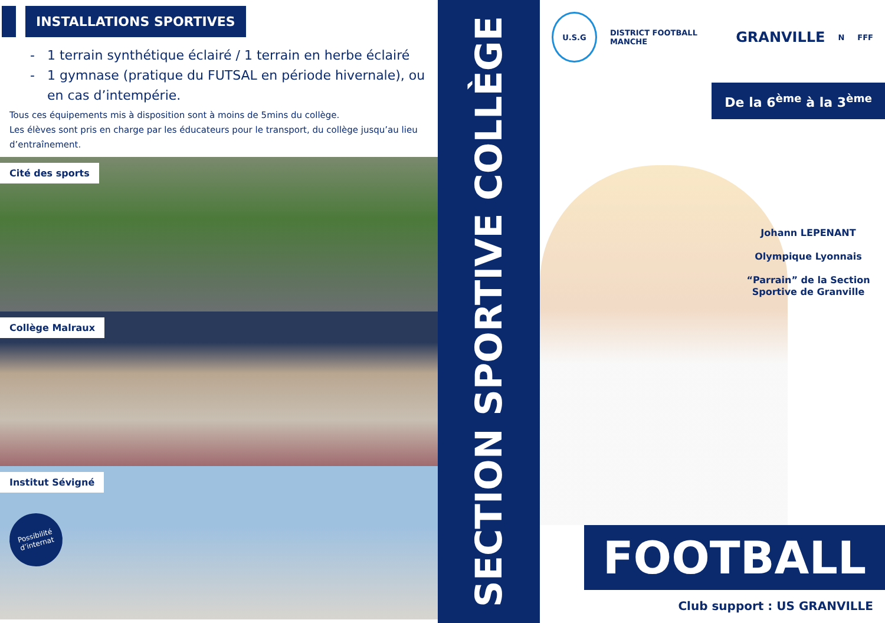INSTALLATIONS SPORTIVES
1 terrain synthétique éclairé / 1 terrain en herbe éclairé
1 gymnase (pratique du FUTSAL en période hivernale), ou en cas d’intempérie.
Tous ces équipements mis à disposition sont à moins de 5mins du collège.
Les élèves sont pris en charge par les éducateurs pour le transport, du collège jusqu’au lieu d’entraînement.
Cité des sports
Collège Malraux
Institut Sévigné
Possibilité d’internat
SECTION SPORTIVE COLLÈGE
U.S.G
DISTRICT FOOTBALL MANCHE
GRANVILLE
N FFF
De la 6<sup>ème</sup> à la 3<sup>ème</sup>
Johann LEPENANT
Olympique Lyonnais
“Parrain” de la Section Sportive de Granville
FOOTBALL
Club support : US GRANVILLE